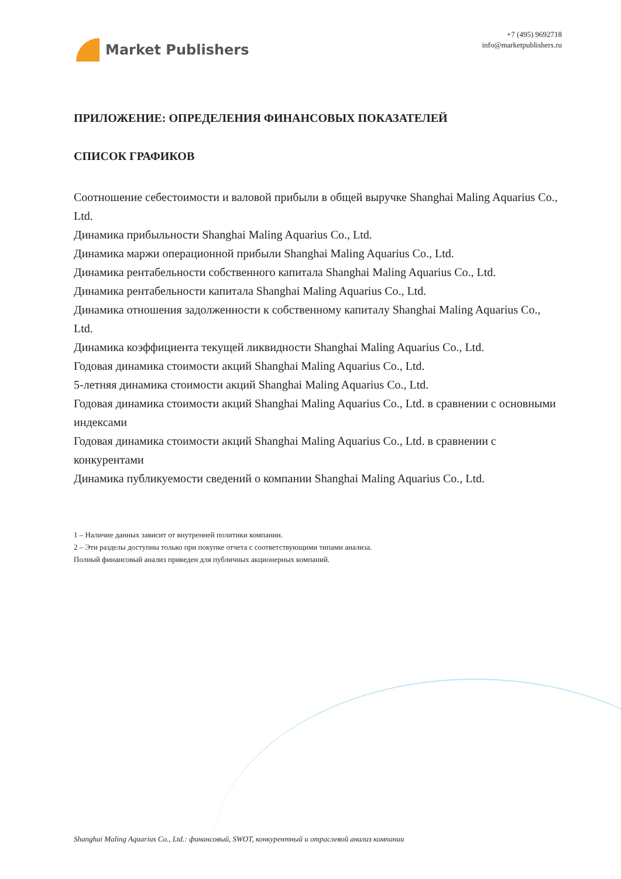Market Publishers
+7 (495) 9692718
info@marketpublishers.ru
ПРИЛОЖЕНИЕ: ОПРЕДЕЛЕНИЯ ФИНАНСОВЫХ ПОКАЗАТЕЛЕЙ
СПИСОК ГРАФИКОВ
Соотношение себестоимости и валовой прибыли в общей выручке Shanghai Maling Aquarius Co., Ltd.
Динамика прибыльности Shanghai Maling Aquarius Co., Ltd.
Динамика маржи операционной прибыли Shanghai Maling Aquarius Co., Ltd.
Динамика рентабельности собственного капитала Shanghai Maling Aquarius Co., Ltd.
Динамика рентабельности капитала Shanghai Maling Aquarius Co., Ltd.
Динамика отношения задолженности к собственному капиталу Shanghai Maling Aquarius Co., Ltd.
Динамика коэффициента текущей ликвидности Shanghai Maling Aquarius Co., Ltd.
Годовая динамика стоимости акций Shanghai Maling Aquarius Co., Ltd.
5-летняя динамика стоимости акций Shanghai Maling Aquarius Co., Ltd.
Годовая динамика стоимости акций Shanghai Maling Aquarius Co., Ltd. в сравнении с основными индексами
Годовая динамика стоимости акций Shanghai Maling Aquarius Co., Ltd. в сравнении с конкурентами
Динамика публикуемости сведений о компании Shanghai Maling Aquarius Co., Ltd.
1 – Наличие данных зависит от внутренней политики компании.
2 – Эти разделы доступны только при покупке отчета с соответствующими типами анализа.
Полный финансовый анализ приведен для публичных акционерных компаний.
Shanghai Maling Aquarius Co., Ltd.: финансовый, SWOT, конкурентный и отраслевой анализ компании